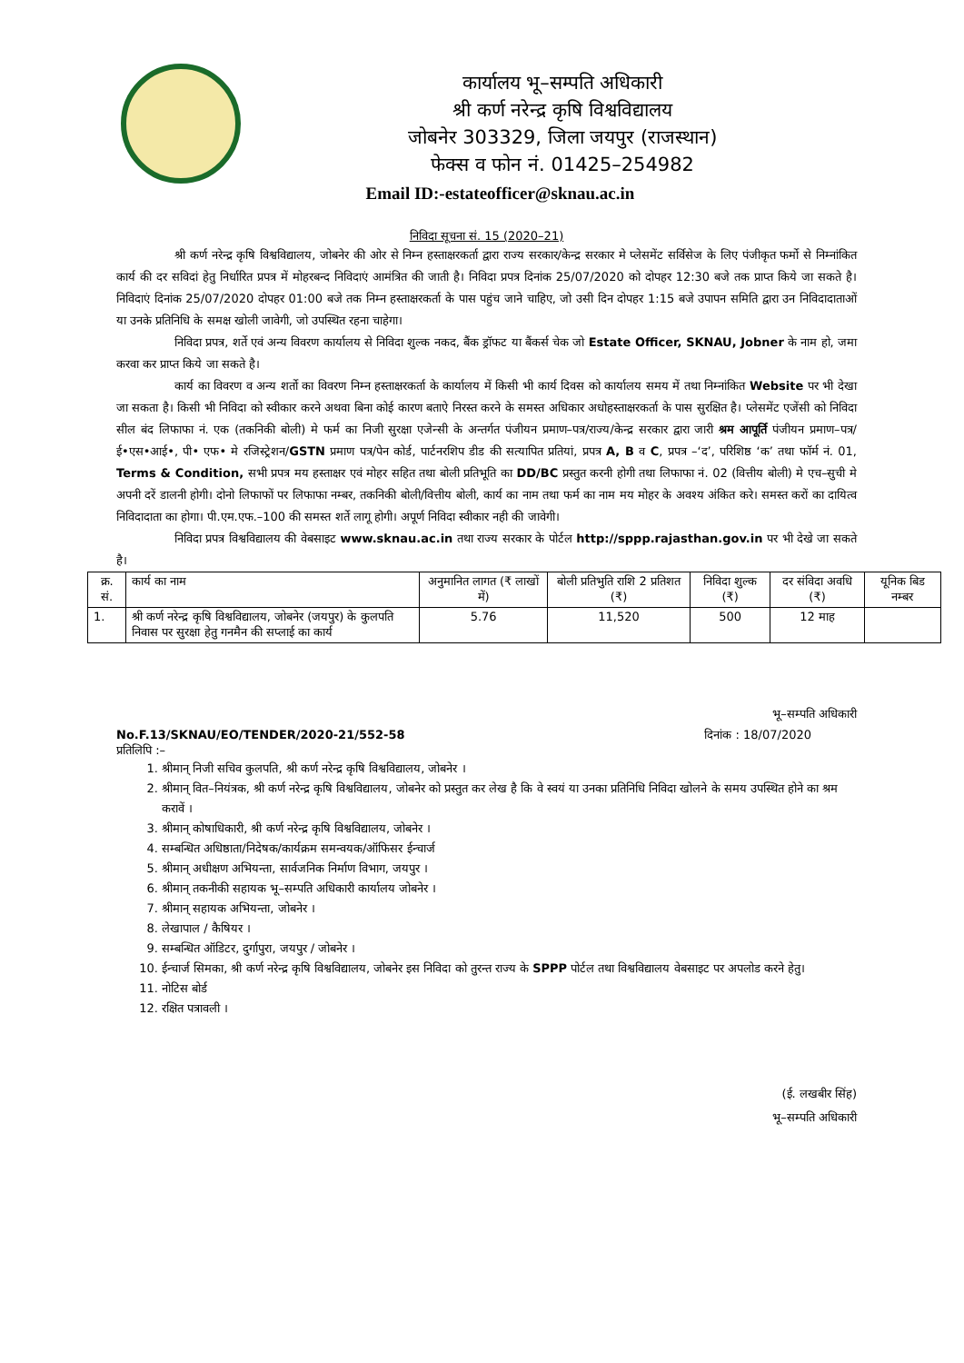कार्यालय भू–सम्पति अधिकारी
श्री कर्ण नरेन्द्र कृषि विश्वविद्यालय
जोबनेर 303329, जिला जयपुर (राजस्थान)
फेक्स व फोन नं. 01425–254982
Email ID:-estateofficer@sknau.ac.in
निविदा सूचना सं. 15 (2020–21)
श्री कर्ण नरेन्द्र कृषि विश्वविद्यालय, जोबनेर की ओर से निम्न हस्ताक्षरकर्ता द्वारा राज्य सरकार/केन्द्र सरकार मे प्लेसमेंट सर्विसेज के लिए पंजीकृत फर्मो से निम्नांकित कार्य की दर सविदां हेतु निर्धारित प्रपत्र में मोहरबन्द निविदाएं आमंत्रित की जाती है। निविदा प्रपत्र दिनांक 25/07/2020 को दोपहर 12:30 बजे तक प्राप्त किये जा सकते है। निविदाएं दिनांक 25/07/2020 दोपहर 01:00 बजे तक निम्न हस्ताक्षरकर्ता के पास पहुंच जाने चाहिए, जो उसी दिन दोपहर 1:15 बजे उपापन समिति द्वारा उन निविदादाताओं या उनके प्रतिनिधि के समक्ष खोली जावेगी, जो उपस्थित रहना चाहेगा।
निविदा प्रपत्र, शर्ते एवं अन्य विवरण कार्यालय से निविदा शुल्क नकद, बैंक ड्रॉफट या बैंकर्स चेक जो Estate Officer, SKNAU, Jobner के नाम हो, जमा करवा कर प्राप्त किये जा सकते है।
कार्य का विवरण व अन्य शर्तो का विवरण निम्न हस्ताक्षरकर्ता के कार्यालय में किसी भी कार्य दिवस को कार्यालय समय में तथा निम्नांकित Website पर भी देखा जा सकता है। किसी भी निविदा को स्वीकार करने अथवा बिना कोई कारण बताऐ निरस्त करने के समस्त अधिकार अधोहस्ताक्षरकर्ता के पास सुरक्षित है। प्लेसमेंट एजेंसी को निविदा सील बंद लिफाफा नं. एक (तकनिकी बोली) मे फर्म का निजी सुरक्षा एजेन्सी के अन्तर्गत पंजीयन प्रमाण–पत्र/राज्य/केन्द्र सरकार द्वारा जारी श्रम आपूर्ति पंजीयन प्रमाण–पत्र/ई•एस•आई•, पी• एफ• मे रजिस्ट्रेशन/GSTN प्रमाण पत्र/पेन कोर्ड, पार्टनरशिप डीड की सत्यापित प्रतियां, प्रपत्र A, B व C, प्रपत्र –‘द’, परिशिष्ठ ‘क’ तथा फॉर्म नं. 01, Terms & Condition, सभी प्रपत्र मय हस्ताक्षर एवं मोहर सहित तथा बोली प्रतिभूति का DD/BC प्रस्तुत करनी होगी तथा लिफाफा नं. 02 (वित्तीय बोली) मे एच–सुची मे अपनी दरें डालनी होगी। दोनो लिफाफों पर लिफाफा नम्बर, तकनिकी बोली/वित्तीय बोली, कार्य का नाम तथा फर्म का नाम मय मोहर के अवश्य अंकित करे। समस्त करों का दायित्व निविदादाता का होगा। पी.एम.एफ.–100 की समस्त शर्ते लागू होगी। अपूर्ण निविदा स्वीकार नही की जावेगी।
निविदा प्रपत्र विश्वविद्यालय की वेबसाइट www.sknau.ac.in तथा राज्य सरकार के पोर्टल http://sppp.rajasthan.gov.in पर भी देखे जा सकते है।
| क्र. सं. | कार्य का नाम | अनुमानित लागत (₹ लाखों में) | बोली प्रतिभुति राशि 2 प्रतिशत (₹) | निविदा शुल्क (₹) | दर संविदा अवधि (₹) | यूनिक बिड नम्बर |
| --- | --- | --- | --- | --- | --- | --- |
| 1. | श्री कर्ण नरेन्द्र कृषि विश्वविद्यालय, जोबनेर (जयपुर) के कुलपति निवास पर सुरक्षा हेतु गनमैन की सप्लाई का कार्य | 5.76 | 11,520 | 500 | 12 माह | |
भू–सम्पति अधिकारी
No.F.13/SKNAU/EO/TENDER/2020-21/552-58 दिनांक : 18/07/2020
प्रतिलिपि :–
1. श्रीमान् निजी सचिव कुलपति, श्री कर्ण नरेन्द्र कृषि विश्वविद्यालय, जोबनेर ।
2. श्रीमान् वित–नियंत्रक, श्री कर्ण नरेन्द्र कृषि विश्वविद्यालय, जोबनेर को प्रस्तुत कर लेख है कि वे स्वयं या उनका प्रतिनिधि निविदा खोलने के समय उपस्थित होने का श्रम करावें ।
3. श्रीमान् कोषाधिकारी, श्री कर्ण नरेन्द्र कृषि विश्वविद्यालय, जोबनेर ।
4. सम्बन्धित अधिष्ठाता/निदेषक/कार्यक्रम समन्वयक/ऑफिसर ईन्चार्ज
5. श्रीमान् अधीक्षण अभियन्ता, सार्वजनिक निर्माण विभाग, जयपुर ।
6. श्रीमान् तकनीकी सहायक भू–सम्पति अधिकारी कार्यालय जोबनेर ।
7. श्रीमान् सहायक अभियन्ता, जोबनेर ।
8. लेखापाल / कैषियर ।
9. सम्बन्धित ऑडिटर, दुर्गापुरा, जयपुर / जोबनेर ।
10. ईन्चार्ज सिमका, श्री कर्ण नरेन्द्र कृषि विश्वविद्यालय, जोबनेर इस निविदा को तुरन्त राज्य के SPPP पोर्टल तथा विश्वविद्यालय वेबसाइट पर अपलोड करने हेतु।
11. नोटिस बोर्ड
12. रक्षित पत्रावली ।
(ई. लखबीर सिंह)
भू–सम्पति अधिकारी